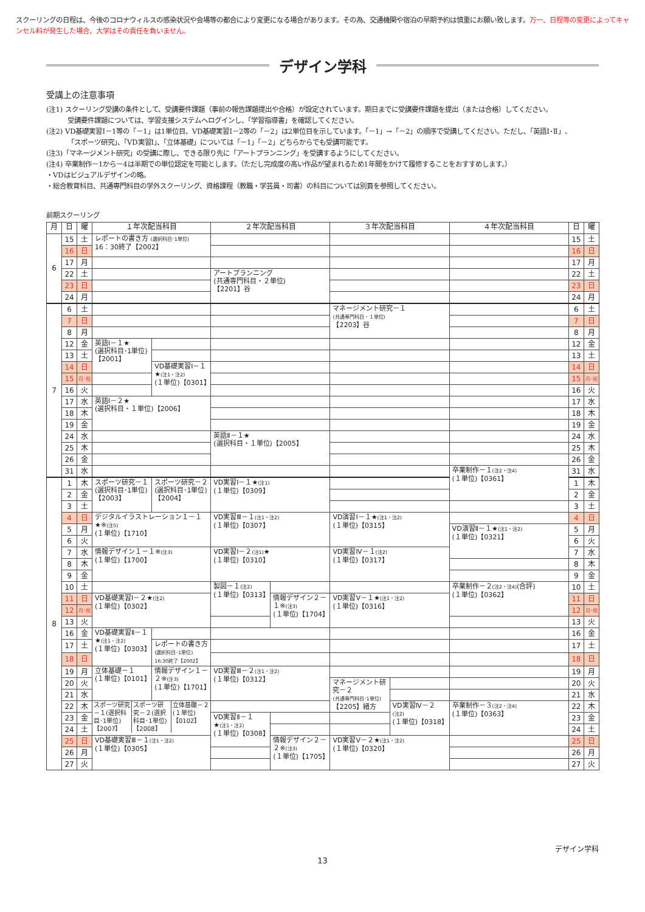スクーリングの日程は、今後のコロナウィルスの感染状況や会場等の都合により変更になる場合があります。その為、交通機関や宿泊の早期予約は慎重にお願い致します。万一、日程等の変更によってキャンセル料が発生した場合、大学はその責任を負いません。
デザイン学科
受講上の注意事項
(注1) スクーリング受講の条件として、受講要件課題（事前の報告課題提出や合格）が設定されています。期日までに受講要件課題を提出（または合格）してください。
受講要件課題については、学習支援システムへログインし、「学習指導書」を確認してください。
(注2) VD基礎実習Ⅰ－1等の「－1」は1単位目、VD基礎実習Ⅰ－2等の「－2」は2単位目を示しています。「－1」→「－2」の順序で受講してください。ただし、「英語Ⅰ･Ⅱ」、
「スポーツ研究」、「VD実習Ⅰ」、「立体基礎」については「－1」「－2」どちらからでも受講可能です。
(注3)「マネージメント研究」の受講に際し、できる限り先に「アートプランニング」を受講するようにしてください。
(注4) 卒業制作－1から－4は半期での単位認定を可能とします。（ただし完成度の高い作品が望まれるため1年間をかけて履修することをおすすめします。）
・VDはビジュアルデザインの略。
・総合教育科目、共通専門科目の学外スクーリング、資格課程（教職・学芸員・司書）の科目については別頁を参照してください。
前期スクーリング
| 月 | 日 | 曜 | １年次配当科目 | | ２年次配当科目 | | ３年次配当科目 | | ４年次配当科目 | 日 | 曜 |
| --- | --- | --- | --- | --- | --- | --- | --- | --- | --- | --- | --- |
| 6 | 15 | 土 | レポートの書き方 (選択科目･1単位) 16：30終了【2002】 | | | | | | | 15 | 土 |
| | 16 | 日 | | | | | | | | 16 | 日 |
| | 17 | 月 | | | | | | | | 17 | 月 |
| | 22 | 土 | | | アートプランニング (共通専門科目・２単位) 【2201】谷 | | | | | 22 | 土 |
| | 23 | 日 | | | | | | | | 23 | 日 |
| | 24 | 月 | | | | | | | | 24 | 月 |
| 7 | 6 | 土 | | | | | マネージメント研究－１ (共通専門科目・１単位) 【2203】谷 | | | 6 | 土 |
| | 7 | 日 | | | | | | | | 7 | 日 |
| | 8 | 月 | | | | | | | | 8 | 月 |
| | 12 | 金 | 英語Ⅰ－１★ (選択科目･1単位) 【2001】 | | | | | | | 12 | 金 |
| | 13 | 土 | | | | | | | | 13 | 土 |
| | 14 | 日 | | VD基礎実習Ⅰ－１★ (注1・注2) (１単位)【0301】 | | | | | | 14 | 日 |
| | 15 | 月･祝 | | | | | | | | 15 | 月･祝 |
| | 16 | 火 | | | | | | | | 16 | 火 |
| | 17 | 水 | 英語Ⅰ－２★ (選択科目・１単位)【2006】 | | | | | | | 17 | 水 |
| | 18 | 木 | | | | | | | | 18 | 木 |
| | 19 | 金 | | | | | | | | 19 | 金 |
| | 24 | 水 | | | 英語Ⅱ－１★ (選択科目・１単位)【2005】 | | | | | 24 | 水 |
| | 25 | 木 | | | | | | | | 25 | 木 |
| | 26 | 金 | | | | | | | | 26 | 金 |
| | 31 | 水 | | | | | | | 卒業制作－１ (注2・注4) (１単位)【0361】 | 31 | 水 |
| 8 | 1 | 木 | スポーツ研究－１ (選択科目･1単位) 【2003】 | スポーツ研究－２ (選択科目･1単位) 【2004】 | VD実習Ⅰ－１★ (注1) (１単位)【0309】 | | | | | 1 | 木 |
| | 2 | 金 | | | | | | | | 2 | 金 |
| | 3 | 土 | | | | | | | | 3 | 土 |
| | 4 | 日 | デジタルイラストレーション１－１ ★※ (注5) (１単位)【1710】 | | VD実習Ⅲ－１ (注1・注2) (１単位)【0307】 | | VD演習Ⅰ－１★ (注1・注2) (１単位)【0315】 | | | 4 | 日 |
| | 5 | 月 | | | | | | | VD演習Ⅱ－１★ (注1・注2) (１単位)【0321】 | 5 | 月 |
| | 6 | 火 | | | | | | | | 6 | 火 |
| | 7 | 水 | 情報デザイン１－１※ (注3) (１単位)【1700】 | | VD実習Ⅰ－２ (注1) ★ (１単位)【0310】 | | VD実習Ⅳ－１ (注2) (１単位)【0317】 | | | 7 | 水 |
| | 8 | 木 | | | | | | | | 8 | 木 |
| | 9 | 金 | | | | | | | | 9 | 金 |
| | 10 | 土 | | | 製図－１ (注2) (１単位)【0313】 | | | | 卒業制作－２ (注2・注4) (合評) (１単位)【0362】 | 10 | 土 |
| | 11 | 日 | VD基礎実習Ⅰ－２★ (注2) (１単位)【0302】 | | | 情報デザイン２－１※ (注3) (１単位)【1704】 | VD実習Ⅴ－１★ (注1・注2) (１単位)【0316】 | | | 11 | 日 |
| | 12 | 月･祝 | | | | | | | | 12 | 月･祝 |
| | 13 | 火 | | | | | | | | 13 | 火 |
| | 16 | 金 | VD基礎実習Ⅱ－１★ (注1・注2) (１単位)【0303】 | | | | | | | 16 | 金 |
| | 17 | 土 | | レポートの書き方 (選択科目･1単位) 16:30終了【2002】 | | | | | | 17 | 土 |
| | 18 | 日 | | | | | | | | 18 | 日 |
| | 19 | 月 | 立体基礎－１ (１単位)【0101】 | 情報デザイン１－２※ (注3) (１単位)【1701】 | VD実習Ⅲ－２ (注1・注2) (１単位)【0312】 | | | | | 19 | 月 |
| | 20 | 火 | | | | | マネージメント研究－２ (共通専門科目･1単位) 【2205】緒方 | | | 20 | 火 |
| | 21 | 水 | | | | | | | | 21 | 水 |
| | 22 | 木 | / スポーツ研究－１(選択科目･1単位)【2007】 / スポーツ研究－２(選択科目･1単位)【2008】 / 立体基礎－２ (１単位) 【0102】 / | | | | | VD実習Ⅳ－２ (注2) (１単位)【0318】 | 卒業制作－３ (注2・注4) (１単位)【0363】 | 22 | 木 |
| | 23 | 金 | | | VD実習Ⅱ－１ ★ (注1・注2) (１単位)【0308】 | | | | | 23 | 金 |
| | 24 | 土 | | | | | | | | 24 | 土 |
| | 25 | 日 | VD基礎実習Ⅲ－１ (注1・注2) (１単位)【0305】 | | | 情報デザイン２－２※ (注3) (１単位)【1705】 | VD実習Ⅴ－２★ (注1・注2) (１単位)【0320】 | | | 25 | 日 |
| | 26 | 月 | | | | | | | | 26 | 月 |
| | 27 | 火 | | | | | | | | 27 | 火 |
デザイン学科
13